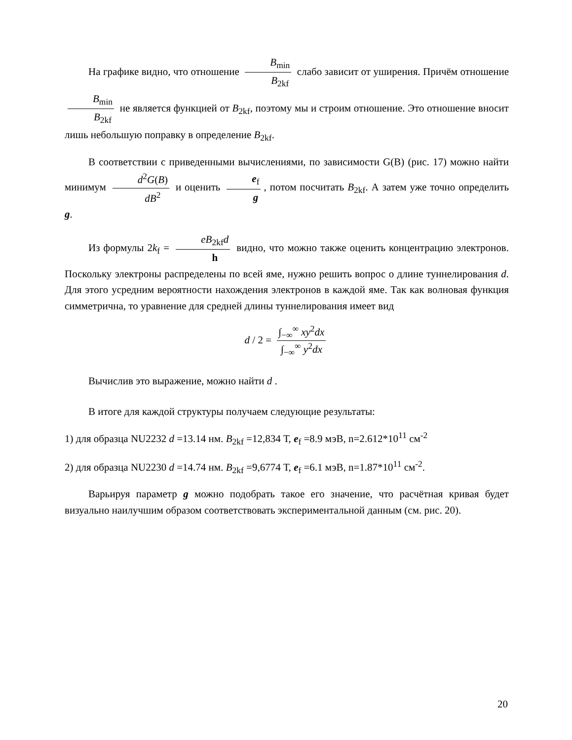На графике видно, что отношение B<sub>min</sub> B<sub>2kf</sub> слабо зависит от уширения. Причём отношение B<sub>min</sub> B<sub>2kf</sub> не является функцией от B<sub>2kf</sub>, поэтому мы и строим отношение. Это отношение вносит лишь небольшую поправку в определение B<sub>2kf</sub>.
В соответствии с приведенными вычислениями, по зависимости G(B) (рис. 17) можно найти минимум d<sup>2</sup>G(B) dB<sup>2</sup> и оценить e<sub>f</sub> g, потом посчитать B<sub>2kf</sub>. А затем уже точно определить g.
Из формулы 2k<sub>f</sub> = eB<sub>2kf</sub>d h видно, что можно также оценить концентрацию электронов. Поскольку электроны распределены по всей яме, нужно решить вопрос о длине туннелирования d. Для этого усредним вероятности нахождения электронов в каждой яме. Так как волновая функция симметрична, то уравнение для средней длины туннелирования имеет вид
d / 2 = ∫<sub>−∞</sub><sup>∞</sup> xy<sup>2</sup>dx ∫<sub>−∞</sub><sup>∞</sup> y<sup>2</sup>dx
Вычислив это выражение, можно найти d .
В итоге для каждой структуры получаем следующие результаты:
1) для образца NU2232 d =13.14 нм. B<sub>2kf</sub> =12,834 Т, e<sub>f</sub> =8.9 мэВ, n=2.612*10<sup>11</sup> см<sup>-2</sup>
2) для образца NU2230 d =14.74 нм. B<sub>2kf</sub> =9,6774 Т, e<sub>f</sub> =6.1 мэВ, n=1.87*10<sup>11</sup> см<sup>-2</sup>.
Варьируя параметр g можно подобрать такое его значение, что расчётная кривая будет визуально наилучшим образом соответствовать экспериментальной данным (см. рис. 20).
20